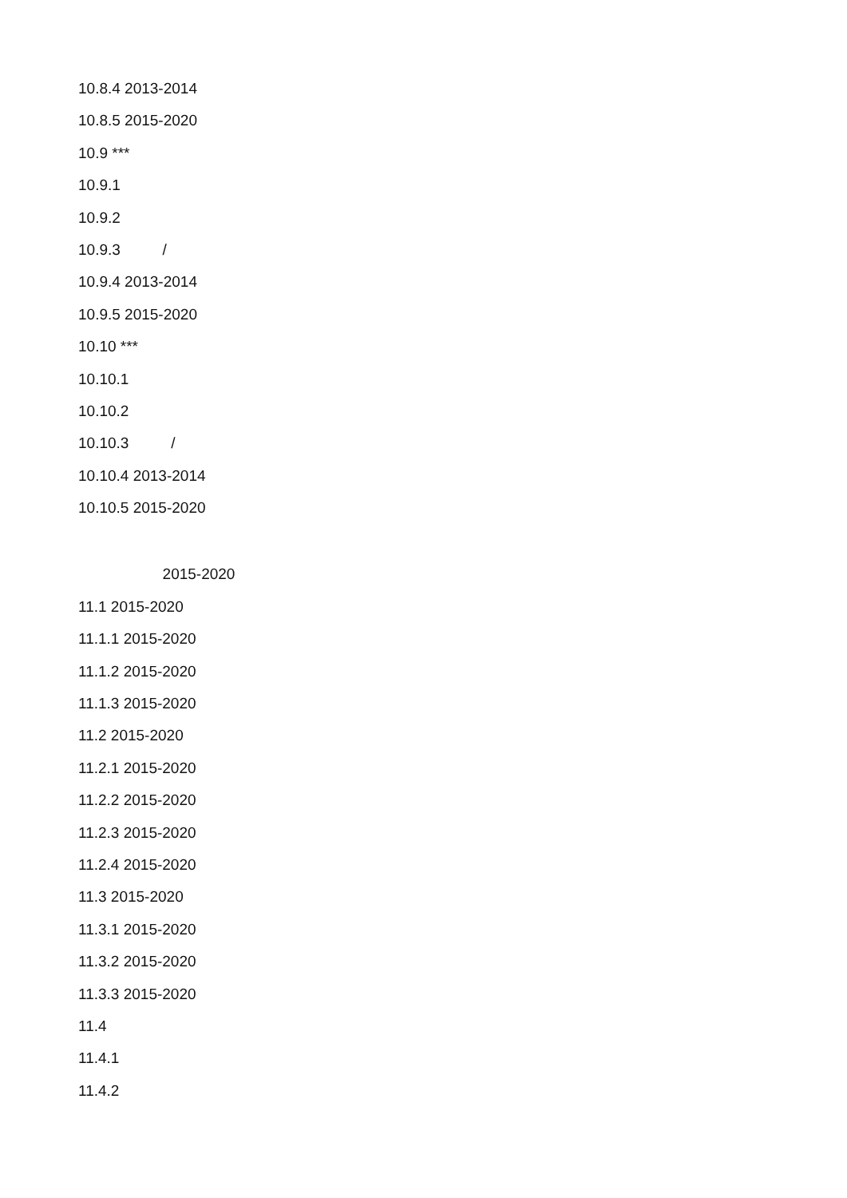10.8.4 2013-2014
10.8.5 2015-2020
10.9 ***
10.9.1
10.9.2
10.9.3 /
10.9.4 2013-2014
10.9.5 2015-2020
10.10 ***
10.10.1
10.10.2
10.10.3 /
10.10.4 2013-2014
10.10.5 2015-2020
2015-2020
11.1 2015-2020
11.1.1 2015-2020
11.1.2 2015-2020
11.1.3 2015-2020
11.2 2015-2020
11.2.1 2015-2020
11.2.2 2015-2020
11.2.3 2015-2020
11.2.4 2015-2020
11.3 2015-2020
11.3.1 2015-2020
11.3.2 2015-2020
11.3.3 2015-2020
11.4
11.4.1
11.4.2